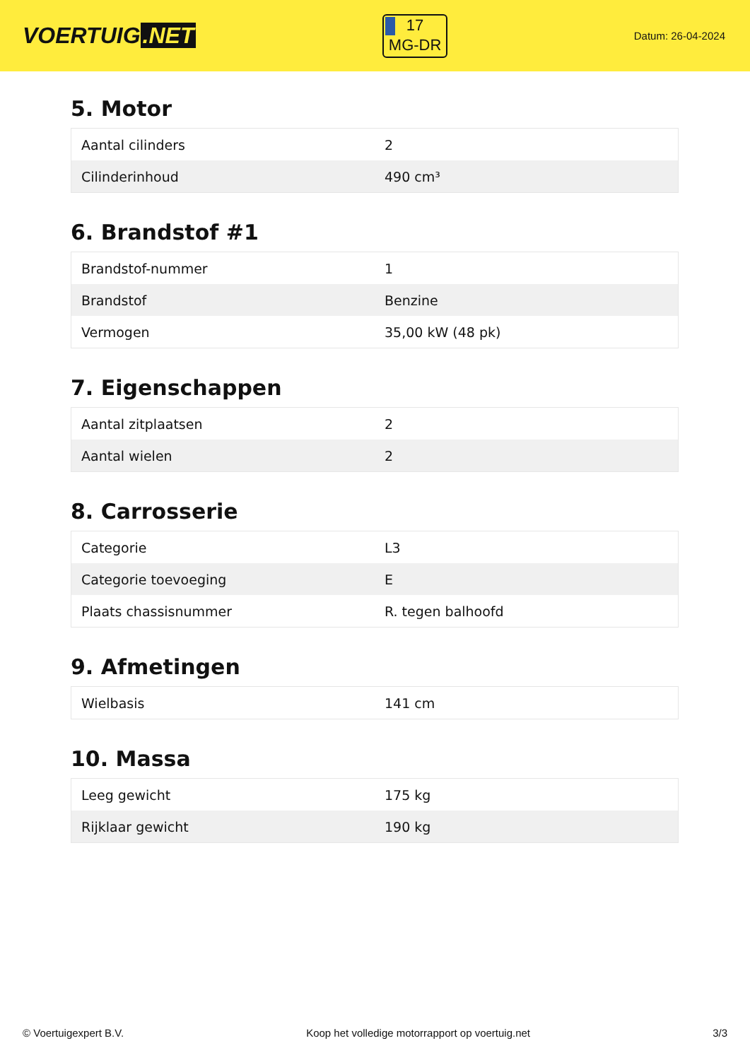VOERTUIG.NET
17
MG-DR
Datum: 26-04-2024
5. Motor
| Aantal cilinders | 2 |
| Cilinderinhoud | 490 cm³ |
6. Brandstof #1
| Brandstof-nummer | 1 |
| Brandstof | Benzine |
| Vermogen | 35,00 kW (48 pk) |
7. Eigenschappen
| Aantal zitplaatsen | 2 |
| Aantal wielen | 2 |
8. Carrosserie
| Categorie | L3 |
| Categorie toevoeging | E |
| Plaats chassisnummer | R. tegen balhoofd |
9. Afmetingen
| Wielbasis | 141 cm |
10. Massa
| Leeg gewicht | 175 kg |
| Rijklaar gewicht | 190 kg |
© Voertuigexpert B.V. Koop het volledige motorrapport op voertuig.net 3/3